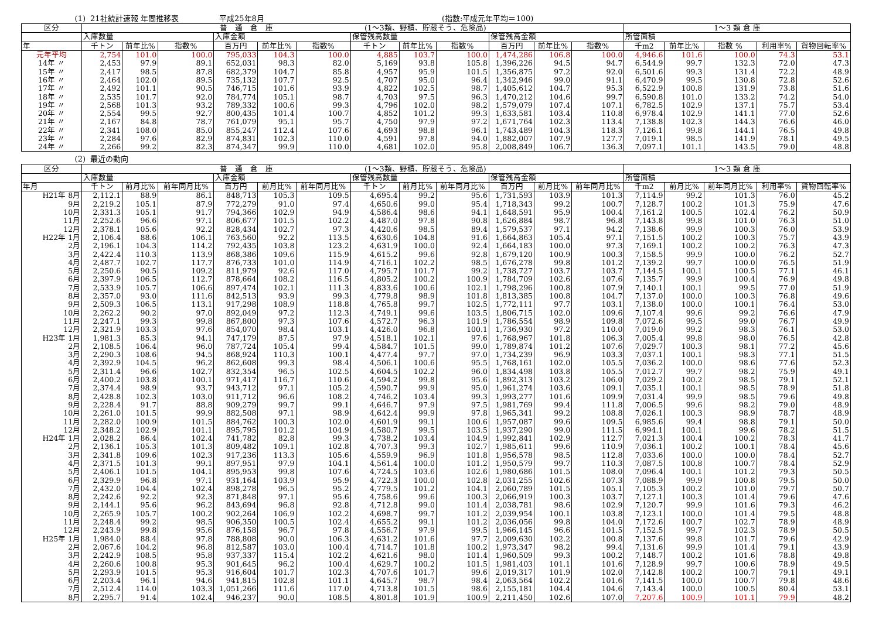(1) 21社統計速報 年間推移表 平成25年8月 (指数:平成元年平均＝100)
| 区分 | 普 通 倉 庫 (1～3類、野積、貯蔵そう、危険品) | | | | | | | | | | | | 1～3 類 倉 庫 | | | | |
| --- | --- | --- | --- | --- | --- | --- | --- | --- | --- | --- | --- | --- | --- | --- | --- | --- | --- |
| | 入庫数量 | | | 入庫金額 | | | 保管残高数量 | | | 保管残高金額 | | | 所管面積 | | | | |
| 年 | 千トン | 前年比% | 指数% | 百万円 | 前年比% | 指数% | 千トン | 前年比% | 指数% | 百万円 | 前年比% | 指数% | 千m2 | 前年比% | 指数 % | 利用率% | 貨物回転率% |
| 元年平均 | 2,754 | 101.0 | 100.0 | 795,033 | 104.3 | 100.0 | 4,885 | 103.7 | 100.0 | 1,474,286 | 106.8 | 100.0 | 4,946.6 | 101.6 | 100.0 | 74.3 | 53.1 |
| 14年 〃 | 2,453 | 97.9 | 89.1 | 652,031 | 98.3 | 82.0 | 5,169 | 93.8 | 105.8 | 1,396,226 | 94.5 | 94.7 | 6,544.9 | 99.7 | 132.3 | 72.0 | 47.3 |
| 15年 〃 | 2,417 | 98.5 | 87.8 | 682,379 | 104.7 | 85.8 | 4,957 | 95.9 | 101.5 | 1,356,875 | 97.2 | 92.0 | 6,501.6 | 99.3 | 131.4 | 72.2 | 48.9 |
| 16年 〃 | 2,464 | 102.0 | 89.5 | 735,132 | 107.7 | 92.5 | 4,707 | 95.0 | 96.4 | 1,342,946 | 99.0 | 91.1 | 6,470.9 | 99.5 | 130.8 | 72.8 | 52.6 |
| 17年 〃 | 2,492 | 101.1 | 90.5 | 746,715 | 101.6 | 93.9 | 4,822 | 102.5 | 98.7 | 1,405,612 | 104.7 | 95.3 | 6,522.9 | 100.8 | 131.9 | 73.8 | 51.6 |
| 18年 〃 | 2,535 | 101.7 | 92.0 | 784,774 | 105.1 | 98.7 | 4,703 | 97.5 | 96.3 | 1,470,212 | 104.6 | 99.7 | 6,590.8 | 101.0 | 133.2 | 74.2 | 54.0 |
| 19年 〃 | 2,568 | 101.3 | 93.2 | 789,332 | 100.6 | 99.3 | 4,796 | 102.0 | 98.2 | 1,579,079 | 107.4 | 107.1 | 6,782.5 | 102.9 | 137.1 | 75.7 | 53.4 |
| 20年 〃 | 2,554 | 99.5 | 92.7 | 800,435 | 101.4 | 100.7 | 4,852 | 101.2 | 99.3 | 1,633,581 | 103.4 | 110.8 | 6,978.4 | 102.9 | 141.1 | 77.0 | 52.6 |
| 21年 〃 | 2,167 | 84.8 | 78.7 | 761,079 | 95.1 | 95.7 | 4,750 | 97.9 | 97.2 | 1,671,764 | 102.3 | 113.4 | 7,138.8 | 102.3 | 144.3 | 76.6 | 46.0 |
| 22年 〃 | 2,341 | 108.0 | 85.0 | 855,247 | 112.4 | 107.6 | 4,693 | 98.8 | 96.1 | 1,743,489 | 104.3 | 118.3 | 7,126.1 | 99.8 | 144.1 | 76.5 | 49.8 |
| 23年 〃 | 2,284 | 97.6 | 82.9 | 874,831 | 102.3 | 110.0 | 4,591 | 97.8 | 94.0 | 1,882,007 | 107.9 | 127.7 | 7,019.1 | 98.5 | 141.9 | 78.1 | 49.5 |
| 24年 〃 | 2,266 | 99.2 | 82.3 | 874,347 | 99.9 | 110.0 | 4,681 | 102.0 | 95.8 | 2,008,849 | 106.7 | 136.3 | 7,097.1 | 101.1 | 143.5 | 79.0 | 48.8 |
(2) 最近の動向
| 区分 | 普 通 倉 庫 (1～3類、野積、貯蔵そう、危険品) | | | | | | | | | | | | 1～3 類 倉 庫 | | | | |
| --- | --- | --- | --- | --- | --- | --- | --- | --- | --- | --- | --- | --- | --- | --- | --- | --- | --- |
| | 入庫数量 | | | 入庫金額 | | | 保管残高数量 | | | 保管残高金額 | | | 所管面積 | | | | |
| 年月 | 千トン | 前月比% | 前年同月比% | 百万円 | 前月比% | 前年同月比% | 千トン | 前月比% | 前年同月比% | 百万円 | 前月比% | 前年同月比% | 千m2 | 前月比% | 前年同月比% | 利用率% | 貨物回転率% |
| H21年 8月 | 2,112.1 | 88.9 | 86.1 | 848,713 | 105.3 | 109.5 | 4,695.4 | 99.2 | 95.6 | 1,731,593 | 103.9 | 101.3 | 7,114.9 | 99.2 | 101.3 | 76.0 | 45.2 |
| 9月 | 2,219.2 | 105.1 | 87.9 | 772,279 | 91.0 | 97.4 | 4,650.6 | 99.0 | 95.4 | 1,718,343 | 99.2 | 100.7 | 7,128.7 | 100.2 | 101.3 | 75.9 | 47.6 |
| 10月 | 2,331.3 | 105.1 | 91.7 | 794,366 | 102.9 | 94.9 | 4,586.4 | 98.6 | 94.1 | 1,648,591 | 95.9 | 100.4 | 7,161.2 | 100.5 | 102.4 | 76.2 | 50.9 |
| 11月 | 2,252.6 | 96.6 | 97.1 | 806,677 | 101.5 | 102.2 | 4,487.0 | 97.8 | 90.8 | 1,626,884 | 98.7 | 96.8 | 7,143.8 | 99.8 | 101.0 | 76.3 | 51.0 |
| 12月 | 2,378.1 | 105.6 | 92.2 | 828,434 | 102.7 | 97.3 | 4,420.6 | 98.5 | 89.4 | 1,579,537 | 97.1 | 94.2 | 7,138.6 | 99.9 | 100.3 | 76.0 | 53.9 |
| H22年 1月 | 2,106.4 | 88.6 | 106.1 | 763,560 | 92.2 | 113.5 | 4,630.6 | 104.8 | 91.6 | 1,664,863 | 105.4 | 97.1 | 7,151.5 | 100.2 | 100.3 | 75.7 | 43.9 |
| 2月 | 2,196.1 | 104.3 | 114.2 | 792,435 | 103.8 | 123.2 | 4,631.9 | 100.0 | 92.4 | 1,664,183 | 100.0 | 97.3 | 7,169.1 | 100.2 | 100.2 | 76.3 | 47.3 |
| 3月 | 2,422.4 | 110.3 | 113.9 | 868,386 | 109.6 | 115.9 | 4,615.2 | 99.6 | 92.8 | 1,679,120 | 100.9 | 100.3 | 7,158.5 | 99.9 | 100.0 | 76.2 | 52.7 |
| 4月 | 2,487.7 | 102.7 | 117.7 | 876,733 | 101.0 | 114.9 | 4,716.1 | 102.2 | 98.5 | 1,676,278 | 99.8 | 101.2 | 7,139.2 | 99.7 | 100.0 | 76.5 | 51.9 |
| 5月 | 2,250.6 | 90.5 | 109.2 | 811,979 | 92.6 | 117.0 | 4,795.7 | 101.7 | 99.2 | 1,738,727 | 103.7 | 103.7 | 7,144.5 | 100.1 | 100.5 | 77.1 | 46.1 |
| 6月 | 2,397.9 | 106.5 | 112.7 | 878,664 | 108.2 | 116.5 | 4,805.2 | 100.2 | 100.9 | 1,784,709 | 102.6 | 107.6 | 7,135.7 | 99.9 | 100.4 | 76.9 | 49.8 |
| 7月 | 2,533.9 | 105.7 | 106.6 | 897,474 | 102.1 | 111.3 | 4,833.6 | 100.6 | 102.1 | 1,798,296 | 100.8 | 107.9 | 7,140.1 | 100.1 | 99.5 | 77.0 | 51.9 |
| 8月 | 2,357.0 | 93.0 | 111.6 | 842,513 | 93.9 | 99.3 | 4,779.8 | 98.9 | 101.8 | 1,813,385 | 100.8 | 104.7 | 7,137.0 | 100.0 | 100.3 | 76.8 | 49.6 |
| 9月 | 2,509.3 | 106.5 | 113.1 | 917,298 | 108.9 | 118.8 | 4,765.8 | 99.7 | 102.5 | 1,772,111 | 97.7 | 103.1 | 7,138.0 | 100.0 | 100.1 | 76.4 | 53.0 |
| 10月 | 2,262.2 | 90.2 | 97.0 | 892,049 | 97.2 | 112.3 | 4,749.1 | 99.6 | 103.5 | 1,806,715 | 102.0 | 109.6 | 7,107.4 | 99.6 | 99.2 | 76.6 | 47.9 |
| 11月 | 2,247.1 | 99.3 | 99.8 | 867,800 | 97.3 | 107.6 | 4,572.7 | 96.3 | 101.9 | 1,786,554 | 98.9 | 109.8 | 7,072.6 | 99.5 | 99.0 | 76.7 | 49.9 |
| 12月 | 2,321.9 | 103.3 | 97.6 | 854,070 | 98.4 | 103.1 | 4,426.0 | 96.8 | 100.1 | 1,736,930 | 97.2 | 110.0 | 7,019.0 | 99.2 | 98.3 | 76.1 | 53.0 |
| H23年 1月 | 1,981.3 | 85.3 | 94.1 | 747,179 | 87.5 | 97.9 | 4,518.1 | 102.1 | 97.6 | 1,768,967 | 101.8 | 106.3 | 7,005.4 | 99.8 | 98.0 | 76.5 | 42.8 |
| 2月 | 2,108.5 | 106.4 | 96.0 | 787,724 | 105.4 | 99.4 | 4,584.7 | 101.5 | 99.0 | 1,789,874 | 101.2 | 107.6 | 7,029.7 | 100.3 | 98.1 | 77.2 | 45.6 |
| 3月 | 2,290.3 | 108.6 | 94.5 | 868,924 | 110.3 | 100.1 | 4,477.4 | 97.7 | 97.0 | 1,734,239 | 96.9 | 103.3 | 7,037.1 | 100.1 | 98.3 | 77.1 | 51.5 |
| 4月 | 2,392.9 | 104.5 | 96.2 | 862,608 | 99.3 | 98.4 | 4,506.1 | 100.6 | 95.5 | 1,768,161 | 102.0 | 105.5 | 7,036.2 | 100.0 | 98.6 | 77.6 | 52.3 |
| 5月 | 2,311.4 | 96.6 | 102.7 | 832,354 | 96.5 | 102.5 | 4,604.5 | 102.2 | 96.0 | 1,834,498 | 103.8 | 105.5 | 7,012.7 | 99.7 | 98.2 | 75.9 | 49.1 |
| 6月 | 2,400.2 | 103.8 | 100.1 | 971,417 | 116.7 | 110.6 | 4,594.2 | 99.8 | 95.6 | 1,892,313 | 103.2 | 106.0 | 7,029.2 | 100.2 | 98.5 | 79.1 | 52.1 |
| 7月 | 2,374.4 | 98.9 | 93.7 | 943,712 | 97.1 | 105.2 | 4,590.7 | 99.9 | 95.0 | 1,961,274 | 103.6 | 109.1 | 7,035.1 | 100.1 | 98.5 | 78.9 | 51.8 |
| 8月 | 2,428.8 | 102.3 | 103.0 | 911,712 | 96.6 | 108.2 | 4,746.2 | 103.4 | 99.3 | 1,993,277 | 101.6 | 109.9 | 7,031.4 | 99.9 | 98.5 | 79.6 | 49.8 |
| 9月 | 2,228.4 | 91.7 | 88.8 | 909,279 | 99.7 | 99.1 | 4,646.7 | 97.9 | 97.5 | 1,981,769 | 99.4 | 111.8 | 7,006.5 | 99.6 | 98.2 | 79.0 | 48.9 |
| 10月 | 2,261.0 | 101.5 | 99.9 | 882,508 | 97.1 | 98.9 | 4,642.4 | 99.9 | 97.8 | 1,965,341 | 99.2 | 108.8 | 7,026.1 | 100.3 | 98.9 | 78.7 | 48.9 |
| 11月 | 2,282.0 | 100.9 | 101.5 | 884,762 | 100.3 | 102.0 | 4,601.9 | 99.1 | 100.6 | 1,957,087 | 99.6 | 109.5 | 6,985.6 | 99.4 | 98.8 | 79.1 | 50.0 |
| 12月 | 2,348.2 | 102.9 | 101.1 | 895,795 | 101.2 | 104.9 | 4,580.7 | 99.5 | 103.5 | 1,937,290 | 99.0 | 111.5 | 6,994.1 | 100.1 | 99.6 | 78.2 | 51.5 |
| H24年 1月 | 2,028.2 | 86.4 | 102.4 | 741,782 | 82.8 | 99.3 | 4,738.2 | 103.4 | 104.9 | 1,992,841 | 102.9 | 112.7 | 7,021.3 | 100.4 | 100.2 | 78.3 | 41.7 |
| 2月 | 2,136.1 | 105.3 | 101.3 | 809,482 | 109.1 | 102.8 | 4,707.3 | 99.3 | 102.7 | 1,985,611 | 99.6 | 110.9 | 7,036.1 | 100.2 | 100.1 | 78.4 | 45.6 |
| 3月 | 2,341.8 | 109.6 | 102.3 | 917,236 | 113.3 | 105.6 | 4,559.9 | 96.9 | 101.8 | 1,956,578 | 98.5 | 112.8 | 7,033.6 | 100.0 | 100.0 | 78.4 | 52.7 |
| 4月 | 2,371.5 | 101.3 | 99.1 | 897,951 | 97.9 | 104.1 | 4,561.4 | 100.0 | 101.2 | 1,950,579 | 99.7 | 110.3 | 7,087.5 | 100.8 | 100.7 | 78.4 | 52.9 |
| 5月 | 2,406.1 | 101.5 | 104.1 | 895,953 | 99.8 | 107.6 | 4,724.5 | 103.6 | 102.6 | 1,980,686 | 101.5 | 108.0 | 7,096.4 | 100.1 | 101.2 | 79.3 | 50.5 |
| 6月 | 2,329.9 | 96.8 | 97.1 | 931,164 | 103.9 | 95.9 | 4,722.3 | 100.0 | 102.8 | 2,031,255 | 102.6 | 107.3 | 7,088.9 | 99.9 | 100.8 | 79.5 | 50.0 |
| 7月 | 2,432.0 | 104.4 | 102.4 | 898,278 | 96.5 | 95.2 | 4,779.5 | 101.2 | 104.1 | 2,060,789 | 101.5 | 105.1 | 7,105.3 | 100.2 | 101.0 | 79.7 | 50.7 |
| 8月 | 2,242.6 | 92.2 | 92.3 | 871,848 | 97.1 | 95.6 | 4,758.6 | 99.6 | 100.3 | 2,066,919 | 100.3 | 103.7 | 7,127.1 | 100.3 | 101.4 | 79.6 | 47.6 |
| 9月 | 2,144.1 | 95.6 | 96.2 | 843,694 | 96.8 | 92.8 | 4,712.8 | 99.0 | 101.4 | 2,038,781 | 98.6 | 102.9 | 7,120.7 | 99.9 | 101.6 | 79.3 | 46.2 |
| 10月 | 2,265.9 | 105.7 | 100.2 | 902,264 | 106.9 | 102.2 | 4,698.7 | 99.7 | 101.2 | 2,039,954 | 100.1 | 103.8 | 7,123.1 | 100.0 | 101.4 | 79.5 | 48.8 |
| 11月 | 2,248.4 | 99.2 | 98.5 | 906,350 | 100.5 | 102.4 | 4,655.2 | 99.1 | 101.2 | 2,036,056 | 99.8 | 104.0 | 7,172.6 | 100.7 | 102.7 | 78.9 | 48.9 |
| 12月 | 2,243.9 | 99.8 | 95.6 | 876,158 | 96.7 | 97.8 | 4,556.7 | 97.9 | 99.5 | 1,966,145 | 96.6 | 101.5 | 7,152.5 | 99.7 | 102.3 | 78.9 | 50.5 |
| H25年 1月 | 1,984.0 | 88.4 | 97.8 | 788,808 | 90.0 | 106.3 | 4,631.2 | 101.6 | 97.7 | 2,009,630 | 102.2 | 100.8 | 7,137.6 | 99.8 | 101.7 | 79.6 | 42.9 |
| 2月 | 2,067.6 | 104.2 | 96.8 | 812,587 | 103.0 | 100.4 | 4,714.7 | 101.8 | 100.2 | 1,973,347 | 98.2 | 99.4 | 7,131.6 | 99.9 | 101.4 | 79.1 | 43.9 |
| 3月 | 2,242.9 | 108.5 | 95.8 | 937,337 | 115.4 | 102.2 | 4,621.6 | 98.0 | 101.4 | 1,960,509 | 99.3 | 100.2 | 7,148.7 | 100.2 | 101.6 | 78.8 | 49.8 |
| 4月 | 2,260.6 | 100.8 | 95.3 | 901,645 | 96.2 | 100.4 | 4,629.7 | 100.2 | 101.5 | 1,981,403 | 101.1 | 101.6 | 7,128.9 | 99.7 | 100.6 | 78.9 | 49.5 |
| 5月 | 2,293.9 | 101.5 | 95.3 | 916,604 | 101.7 | 102.3 | 4,707.6 | 101.7 | 99.6 | 2,019,317 | 101.9 | 102.0 | 7,142.8 | 100.2 | 100.7 | 79.1 | 49.1 |
| 6月 | 2,203.4 | 96.1 | 94.6 | 941,815 | 102.8 | 101.1 | 4,645.7 | 98.7 | 98.4 | 2,063,564 | 102.2 | 101.6 | 7,141.5 | 100.0 | 100.7 | 79.8 | 48.6 |
| 7月 | 2,512.4 | 114.0 | 103.3 | 1,051,266 | 111.6 | 117.0 | 4,713.8 | 101.5 | 98.6 | 2,155,181 | 104.4 | 104.6 | 7,143.4 | 100.0 | 100.5 | 80.4 | 53.1 |
| 8月 | 2,295.7 | 91.4 | 102.4 | 946,237 | 90.0 | 108.5 | 4,801.8 | 101.9 | 100.9 | 2,211,450 | 102.6 | 107.0 | 7,207.6 | 100.9 | 101.1 | 79.9 | 48.2 |